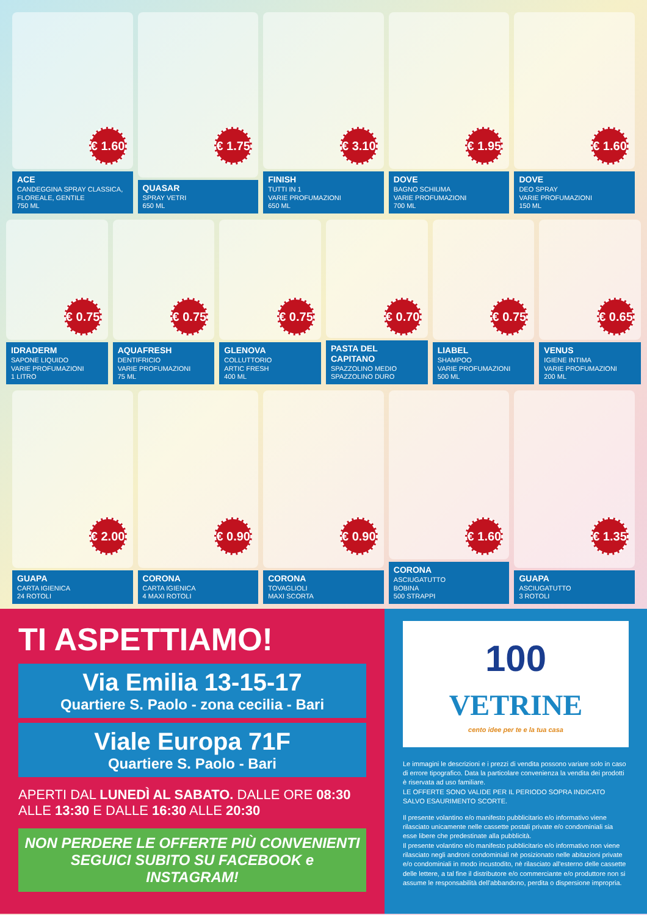€ 1.60
ACE
CANDEGGINA SPRAY CLASSICA, FLOREALE, GENTILE
750 ML
€ 1.75
QUASAR
SPRAY VETRI
650 ML
€ 3.10
FINISH
TUTTI IN 1
VARIE PROFUMAZIONI
650 ML
€ 1.95
DOVE
BAGNO SCHIUMA
VARIE PROFUMAZIONI
700 ML
€ 1.60
DOVE
DEO SPRAY
VARIE PROFUMAZIONI
150 ML
€ 0.75
IDRADERM
SAPONE LIQUIDO
VARIE PROFUMAZIONI
1 LITRO
€ 0.75
AQUAFRESH
DENTIFRICIO
VARIE PROFUMAZIONI
75 ML
€ 0.75
GLENOVA
COLLUTTORIO
ARTIC FRESH
400 ML
€ 0.70
PASTA DEL CAPITANO
SPAZZOLINO MEDIO
SPAZZOLINO DURO
€ 0.75
LIABEL
SHAMPOO
VARIE PROFUMAZIONI
500 ML
€ 0.65
VENUS
IGIENE INTIMA
VARIE PROFUMAZIONI
200 ML
€ 2.00
GUAPA
CARTA IGIENICA
24 ROTOLI
€ 0.90
CORONA
CARTA IGIENICA
4 MAXI ROTOLI
€ 0.90
CORONA
TOVAGLIOLI
MAXI SCORTA
€ 1.60
CORONA
ASCIUGATUTTO
BOBINA
500 STRAPPI
€ 1.35
GUAPA
ASCIUGATUTTO
3 ROTOLI
TI ASPETTIAMO!
Via Emilia 13-15-17
Quartiere S. Paolo - zona cecilia - Bari
Viale Europa 71F
Quartiere S. Paolo - Bari
APERTI DAL LUNEDÌ AL SABATO. DALLE ORE 08:30 ALLE 13:30 E DALLE 16:30 ALLE 20:30
NON PERDERE LE OFFERTE PIÙ CONVENIENTI
SEGUICI SUBITO SU FACEBOOK e INSTAGRAM!
100
VETRINE
cento idee per te e la tua casa
Le immagini le descrizioni e i prezzi di vendita possono variare solo in caso di errore tipografico. Data la particolare convenienza la vendita dei prodotti è riservata ad uso familiare.
LE OFFERTE SONO VALIDE PER IL PERIODO SOPRA INDICATO SALVO ESAURIMENTO SCORTE.
Il presente volantino e/o manifesto pubblicitario e/o informativo viene rilasciato unicamente nelle cassette postali private e/o condominiali sia esse libere che predestinate alla pubblicità.
Il presente volantino e/o manifesto pubblicitario e/o informativo non viene rilasciato negli androni condominiali nè posizionato nelle abitazioni private e/o condominiali in modo incustodito, nè rilasciato all'esterno delle cassette delle lettere, a tal fine il distributore e/o commerciante e/o produttore non si assume le responsabilità dell'abbandono, perdita o dispersione impropria.